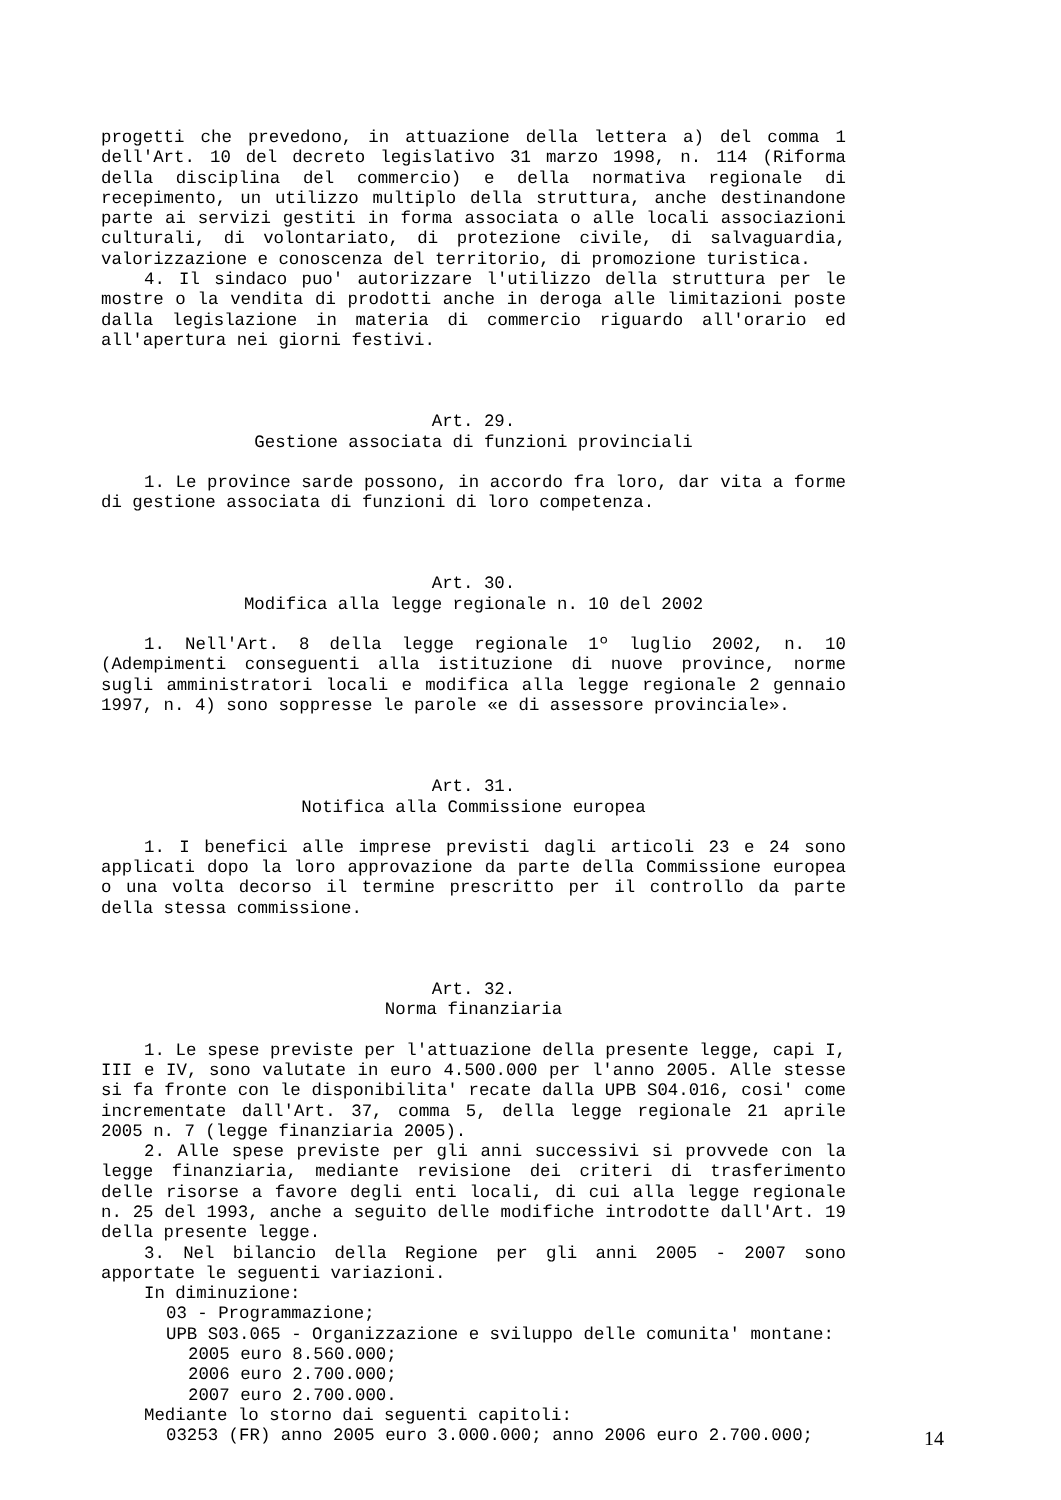progetti che prevedono, in attuazione della lettera a) del comma 1 dell'Art. 10 del decreto legislativo 31 marzo 1998, n. 114 (Riforma della disciplina del commercio) e della normativa regionale di recepimento, un utilizzo multiplo della struttura, anche destinandone parte ai servizi gestiti in forma associata o alle locali associazioni culturali, di volontariato, di protezione civile, di salvaguardia, valorizzazione e conoscenza del territorio, di promozione turistica.
4. Il sindaco puo' autorizzare l'utilizzo della struttura per le mostre o la vendita di prodotti anche in deroga alle limitazioni poste dalla legislazione in materia di commercio riguardo all'orario ed all'apertura nei giorni festivi.
Art. 29.
Gestione associata di funzioni provinciali
1. Le province sarde possono, in accordo fra loro, dar vita a forme di gestione associata di funzioni di loro competenza.
Art. 30.
Modifica alla legge regionale n. 10 del 2002
1. Nell'Art. 8 della legge regionale 1º luglio 2002, n. 10 (Adempimenti conseguenti alla istituzione di nuove province, norme sugli amministratori locali e modifica alla legge regionale 2 gennaio 1997, n. 4) sono soppresse le parole «e di assessore provinciale».
Art. 31.
Notifica alla Commissione europea
1. I benefici alle imprese previsti dagli articoli 23 e 24 sono applicati dopo la loro approvazione da parte della Commissione europea o una volta decorso il termine prescritto per il controllo da parte della stessa commissione.
Art. 32.
Norma finanziaria
1. Le spese previste per l'attuazione della presente legge, capi I, III e IV, sono valutate in euro 4.500.000 per l'anno 2005. Alle stesse si fa fronte con le disponibilita' recate dalla UPB S04.016, cosi' come incrementate dall'Art. 37, comma 5, della legge regionale 21 aprile 2005 n. 7 (legge finanziaria 2005).
2. Alle spese previste per gli anni successivi si provvede con la legge finanziaria, mediante revisione dei criteri di trasferimento delle risorse a favore degli enti locali, di cui alla legge regionale n. 25 del 1993, anche a seguito delle modifiche introdotte dall'Art. 19 della presente legge.
3. Nel bilancio della Regione per gli anni 2005 - 2007 sono apportate le seguenti variazioni.
In diminuzione:
03 - Programmazione;
UPB S03.065 - Organizzazione e sviluppo delle comunita' montane:
2005 euro 8.560.000;
2006 euro 2.700.000;
2007 euro 2.700.000.
Mediante lo storno dai seguenti capitoli:
03253 (FR) anno 2005 euro 3.000.000; anno 2006 euro 2.700.000;
14